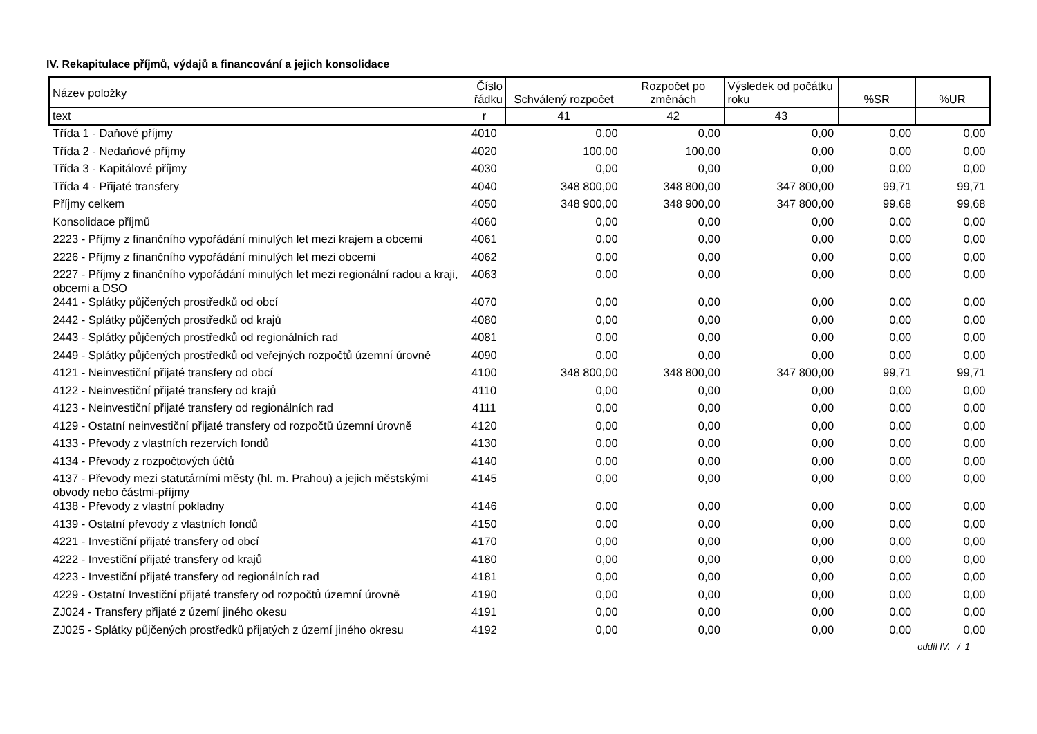IV. Rekapitulace příjmů, výdajů a financování a jejich konsolidace
| Název položky | Číslo řádku | Schválený rozpočet | Rozpočet po změnách | Výsledek od počátku roku | %SR | %UR |
| --- | --- | --- | --- | --- | --- | --- |
| text | r | 41 | 42 | 43 | | |
| Třída 1 - Daňové příjmy | 4010 | 0,00 | 0,00 | 0,00 | 0,00 | 0,00 |
| Třída 2 - Nedaňové příjmy | 4020 | 100,00 | 100,00 | 0,00 | 0,00 | 0,00 |
| Třída 3 - Kapitálové příjmy | 4030 | 0,00 | 0,00 | 0,00 | 0,00 | 0,00 |
| Třída 4 - Přijaté transfery | 4040 | 348 800,00 | 348 800,00 | 347 800,00 | 99,71 | 99,71 |
| Příjmy celkem | 4050 | 348 900,00 | 348 900,00 | 347 800,00 | 99,68 | 99,68 |
| Konsolidace příjmů | 4060 | 0,00 | 0,00 | 0,00 | 0,00 | 0,00 |
| 2223 - Příjmy z finančního vypořádání minulých let mezi krajem a obcemi | 4061 | 0,00 | 0,00 | 0,00 | 0,00 | 0,00 |
| 2226 - Příjmy z finančního vypořádání minulých let mezi obcemi | 4062 | 0,00 | 0,00 | 0,00 | 0,00 | 0,00 |
| 2227 - Příjmy z finančního vypořádání minulých let mezi regionální radou a kraji, obcemi a DSO | 4063 | 0,00 | 0,00 | 0,00 | 0,00 | 0,00 |
| 2441 - Splátky půjčených prostředků od obcí | 4070 | 0,00 | 0,00 | 0,00 | 0,00 | 0,00 |
| 2442 - Splátky půjčených prostředků od krajů | 4080 | 0,00 | 0,00 | 0,00 | 0,00 | 0,00 |
| 2443 - Splátky půjčených prostředků od regionálních rad | 4081 | 0,00 | 0,00 | 0,00 | 0,00 | 0,00 |
| 2449 - Splátky půjčených prostředků od veřejných rozpočtů územní úrovně | 4090 | 0,00 | 0,00 | 0,00 | 0,00 | 0,00 |
| 4121 - Neinvestiční přijaté transfery od obcí | 4100 | 348 800,00 | 348 800,00 | 347 800,00 | 99,71 | 99,71 |
| 4122 - Neinvestiční přijaté transfery od krajů | 4110 | 0,00 | 0,00 | 0,00 | 0,00 | 0,00 |
| 4123 - Neinvestiční přijaté transfery od regionálních rad | 4111 | 0,00 | 0,00 | 0,00 | 0,00 | 0,00 |
| 4129 - Ostatní neinvestiční přijaté transfery od rozpočtů územní úrovně | 4120 | 0,00 | 0,00 | 0,00 | 0,00 | 0,00 |
| 4133 - Převody z vlastních rezervích fondů | 4130 | 0,00 | 0,00 | 0,00 | 0,00 | 0,00 |
| 4134 - Převody z rozpočtových účtů | 4140 | 0,00 | 0,00 | 0,00 | 0,00 | 0,00 |
| 4137 - Převody mezi statutárními městy (hl. m. Prahou) a jejich městskými obvody nebo částmi-příjmy | 4145 | 0,00 | 0,00 | 0,00 | 0,00 | 0,00 |
| 4138 - Převody z vlastní pokladny | 4146 | 0,00 | 0,00 | 0,00 | 0,00 | 0,00 |
| 4139 - Ostatní převody z vlastních fondů | 4150 | 0,00 | 0,00 | 0,00 | 0,00 | 0,00 |
| 4221 - Investiční přijaté transfery od obcí | 4170 | 0,00 | 0,00 | 0,00 | 0,00 | 0,00 |
| 4222 - Investiční přijaté transfery od krajů | 4180 | 0,00 | 0,00 | 0,00 | 0,00 | 0,00 |
| 4223 - Investiční přijaté transfery od regionálních rad | 4181 | 0,00 | 0,00 | 0,00 | 0,00 | 0,00 |
| 4229 - Ostatní Investiční přijaté transfery od rozpočtů územní úrovně | 4190 | 0,00 | 0,00 | 0,00 | 0,00 | 0,00 |
| ZJ024 - Transfery přijaté z území jiného okesu | 4191 | 0,00 | 0,00 | 0,00 | 0,00 | 0,00 |
| ZJ025 - Splátky půjčených prostředků přijatých z území jiného okresu | 4192 | 0,00 | 0,00 | 0,00 | 0,00 | 0,00 |
oddíl IV. / 1